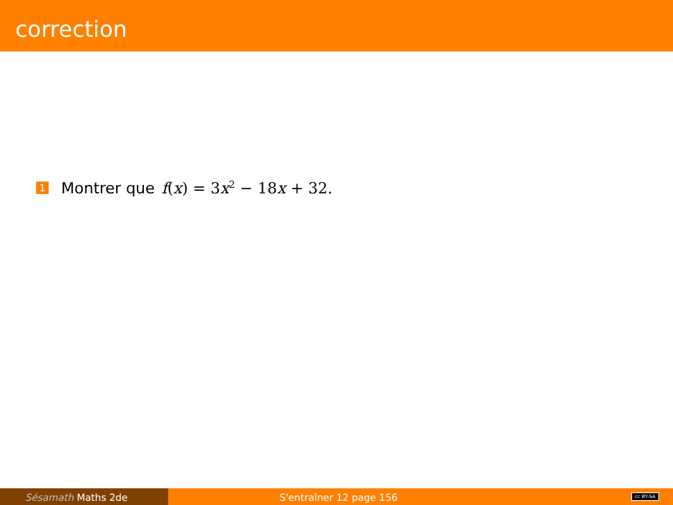correction
1 Montrer que f(x) = 3x<sup>2</sup> − 18x + 32.
Sésamath Maths 2de S'entraîner 12 page 156
cc BY-SA